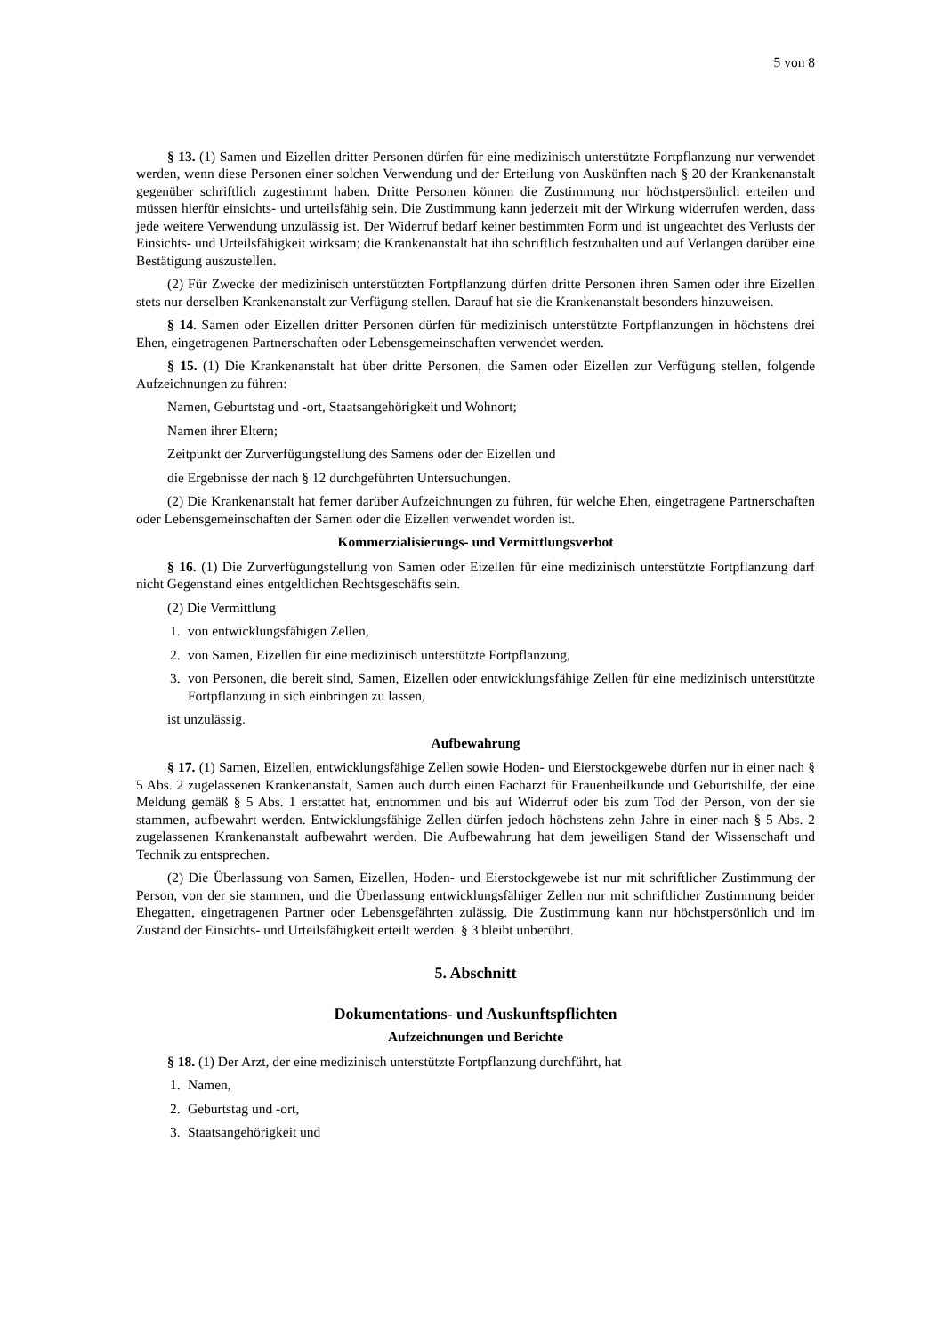5 von 8
§ 13. (1) Samen und Eizellen dritter Personen dürfen für eine medizinisch unterstützte Fortpflanzung nur verwendet werden, wenn diese Personen einer solchen Verwendung und der Erteilung von Auskünften nach § 20 der Krankenanstalt gegenüber schriftlich zugestimmt haben. Dritte Personen können die Zustimmung nur höchstpersönlich erteilen und müssen hierfür einsichts- und urteilsfähig sein. Die Zustimmung kann jederzeit mit der Wirkung widerrufen werden, dass jede weitere Verwendung unzulässig ist. Der Widerruf bedarf keiner bestimmten Form und ist ungeachtet des Verlusts der Einsichts- und Urteilsfähigkeit wirksam; die Krankenanstalt hat ihn schriftlich festzuhalten und auf Verlangen darüber eine Bestätigung auszustellen.
(2) Für Zwecke der medizinisch unterstützten Fortpflanzung dürfen dritte Personen ihren Samen oder ihre Eizellen stets nur derselben Krankenanstalt zur Verfügung stellen. Darauf hat sie die Krankenanstalt besonders hinzuweisen.
§ 14. Samen oder Eizellen dritter Personen dürfen für medizinisch unterstützte Fortpflanzungen in höchstens drei Ehen, eingetragenen Partnerschaften oder Lebensgemeinschaften verwendet werden.
§ 15. (1) Die Krankenanstalt hat über dritte Personen, die Samen oder Eizellen zur Verfügung stellen, folgende Aufzeichnungen zu führen:
Namen, Geburtstag und -ort, Staatsangehörigkeit und Wohnort;
Namen ihrer Eltern;
Zeitpunkt der Zurverfügungstellung des Samens oder der Eizellen und
die Ergebnisse der nach § 12 durchgeführten Untersuchungen.
(2) Die Krankenanstalt hat ferner darüber Aufzeichnungen zu führen, für welche Ehen, eingetragene Partnerschaften oder Lebensgemeinschaften der Samen oder die Eizellen verwendet worden ist.
Kommerzialisierungs- und Vermittlungsverbot
§ 16. (1) Die Zurverfügungstellung von Samen oder Eizellen für eine medizinisch unterstützte Fortpflanzung darf nicht Gegenstand eines entgeltlichen Rechtsgeschäfts sein.
(2) Die Vermittlung
1. von entwicklungsfähigen Zellen,
2. von Samen, Eizellen für eine medizinisch unterstützte Fortpflanzung,
3. von Personen, die bereit sind, Samen, Eizellen oder entwicklungsfähige Zellen für eine medizinisch unterstützte Fortpflanzung in sich einbringen zu lassen,
ist unzulässig.
Aufbewahrung
§ 17. (1) Samen, Eizellen, entwicklungsfähige Zellen sowie Hoden- und Eierstockgewebe dürfen nur in einer nach § 5 Abs. 2 zugelassenen Krankenanstalt, Samen auch durch einen Facharzt für Frauenheilkunde und Geburtshilfe, der eine Meldung gemäß § 5 Abs. 1 erstattet hat, entnommen und bis auf Widerruf oder bis zum Tod der Person, von der sie stammen, aufbewahrt werden. Entwicklungsfähige Zellen dürfen jedoch höchstens zehn Jahre in einer nach § 5 Abs. 2 zugelassenen Krankenanstalt aufbewahrt werden. Die Aufbewahrung hat dem jeweiligen Stand der Wissenschaft und Technik zu entsprechen.
(2) Die Überlassung von Samen, Eizellen, Hoden- und Eierstockgewebe ist nur mit schriftlicher Zustimmung der Person, von der sie stammen, und die Überlassung entwicklungsfähiger Zellen nur mit schriftlicher Zustimmung beider Ehegatten, eingetragenen Partner oder Lebensgefährten zulässig. Die Zustimmung kann nur höchstpersönlich und im Zustand der Einsichts- und Urteilsfähigkeit erteilt werden. § 3 bleibt unberührt.
5. Abschnitt
Dokumentations- und Auskunftspflichten
Aufzeichnungen und Berichte
§ 18. (1) Der Arzt, der eine medizinisch unterstützte Fortpflanzung durchführt, hat
1. Namen,
2. Geburtstag und -ort,
3. Staatsangehörigkeit und